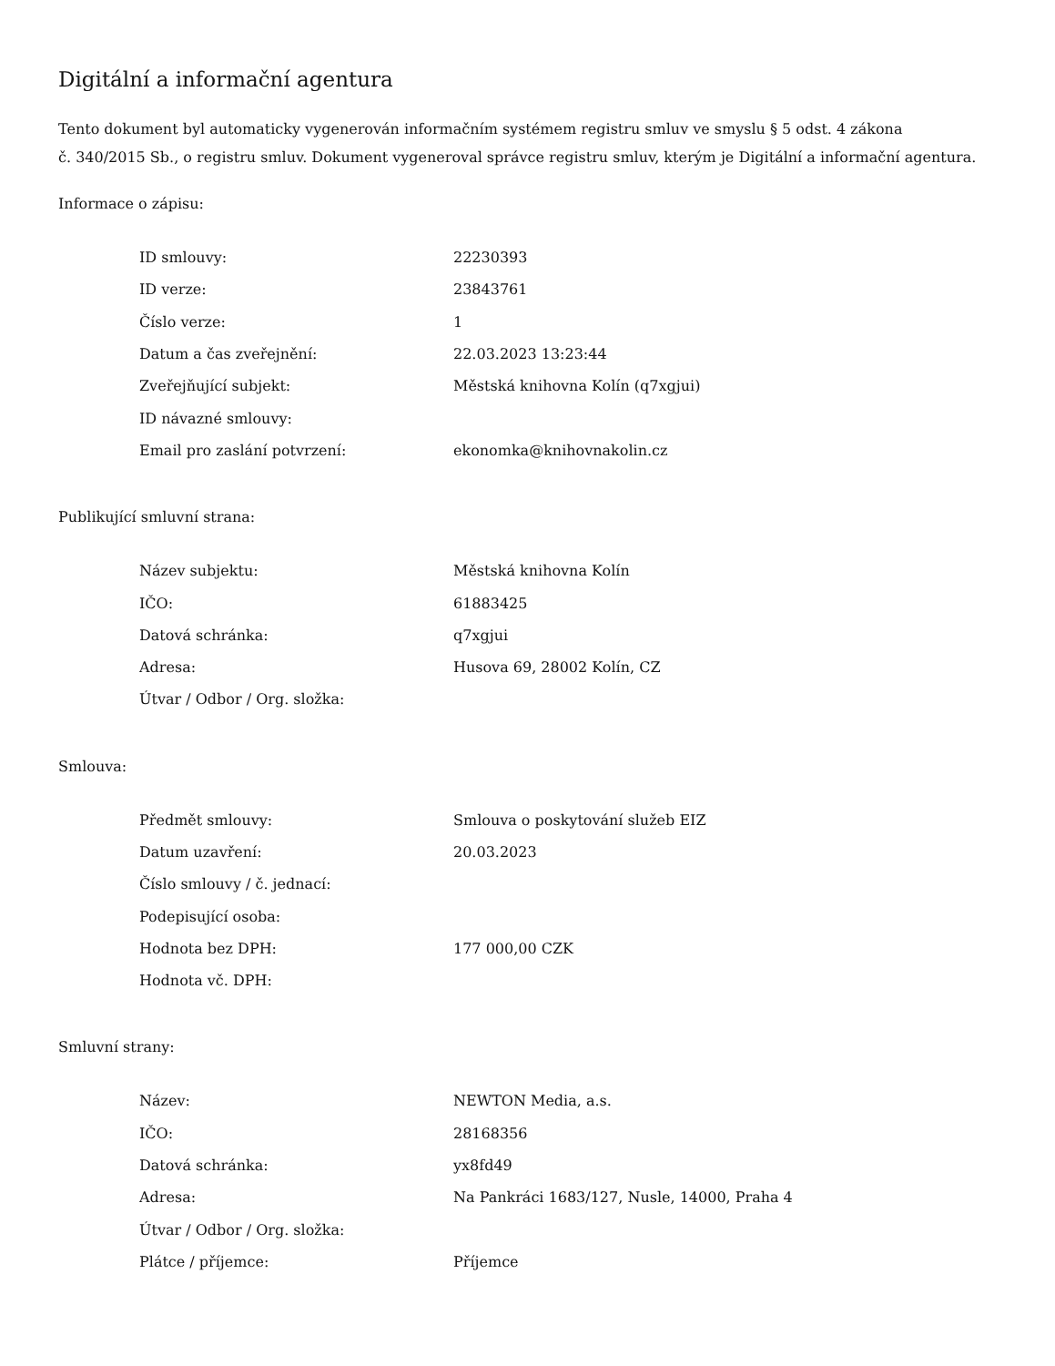Digitální a informační agentura
Tento dokument byl automaticky vygenerován informačním systémem registru smluv ve smyslu § 5 odst. 4 zákona
č. 340/2015 Sb., o registru smluv. Dokument vygeneroval správce registru smluv, kterým je Digitální a informační agentura.
Informace o zápisu:
| ID smlouvy: | 22230393 |
| ID verze: | 23843761 |
| Číslo verze: | 1 |
| Datum a čas zveřejnění: | 22.03.2023 13:23:44 |
| Zveřejňující subjekt: | Městská knihovna Kolín (q7xgjui) |
| ID návazné smlouvy: | |
| Email pro zaslání potvrzení: | ekonomka@knihovnakolin.cz |
Publikující smluvní strana:
| Název subjektu: | Městská knihovna Kolín |
| IČO: | 61883425 |
| Datová schránka: | q7xgjui |
| Adresa: | Husova 69, 28002 Kolín, CZ |
| Útvar / Odbor / Org. složka: | |
Smlouva:
| Předmět smlouvy: | Smlouva o poskytování služeb EIZ |
| Datum uzavření: | 20.03.2023 |
| Číslo smlouvy / č. jednací: | |
| Podepisující osoba: | |
| Hodnota bez DPH: | 177 000,00 CZK |
| Hodnota vč. DPH: | |
Smluvní strany:
| Název: | NEWTON Media, a.s. |
| IČO: | 28168356 |
| Datová schránka: | yx8fd49 |
| Adresa: | Na Pankráci 1683/127, Nusle, 14000, Praha 4 |
| Útvar / Odbor / Org. složka: | |
| Plátce / příjemce: | Příjemce |